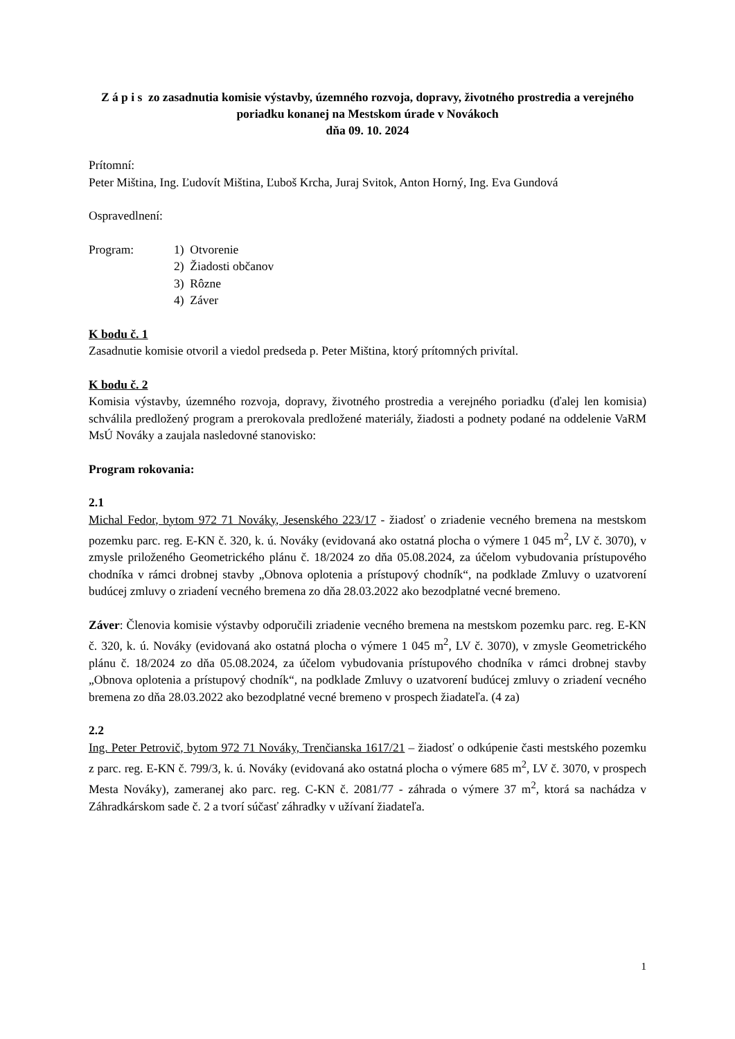Z á p i s zo zasadnutia komisie výstavby, územného rozvoja, dopravy, životného prostredia a verejného poriadku konanej na Mestskom úrade v Novákoch
dňa 09. 10. 2024
Prítomní:
Peter Miština, Ing. Ľudovít Miština, Ľuboš Krcha, Juraj Svitok, Anton Horný, Ing. Eva Gundová
Ospravedlnení:
Program: 1) Otvorenie
2) Žiadosti občanov
3) Rôzne
4) Záver
K bodu č. 1
Zasadnutie komisie otvoril a viedol predseda p. Peter Miština, ktorý prítomných privítal.
K bodu č. 2
Komisia výstavby, územného rozvoja, dopravy, životného prostredia a verejného poriadku (ďalej len komisia) schválila predložený program a prerokovala predložené materiály, žiadosti a podnety podané na oddelenie VaRM MsÚ Nováky a zaujala nasledovné stanovisko:
Program rokovania:
2.1
Michal Fedor, bytom 972 71 Nováky, Jesenského 223/17 - žiadosť o zriadenie vecného bremena na mestskom pozemku parc. reg. E-KN č. 320, k. ú. Nováky (evidovaná ako ostatná plocha o výmere 1 045 m<sup>2</sup>, LV č. 3070), v zmysle priloženého Geometrického plánu č. 18/2024 zo dňa 05.08.2024, za účelom vybudovania prístupového chodníka v rámci drobnej stavby „Obnova oplotenia a prístupový chodník“, na podklade Zmluvy o uzatvorení budúcej zmluvy o zriadení vecného bremena zo dňa 28.03.2022 ako bezodplatné vecné bremeno.
Záver: Členovia komisie výstavby odporučili zriadenie vecného bremena na mestskom pozemku parc. reg. E-KN č. 320, k. ú. Nováky (evidovaná ako ostatná plocha o výmere 1 045 m<sup>2</sup>, LV č. 3070), v zmysle Geometrického plánu č. 18/2024 zo dňa 05.08.2024, za účelom vybudovania prístupového chodníka v rámci drobnej stavby „Obnova oplotenia a prístupový chodník“, na podklade Zmluvy o uzatvorení budúcej zmluvy o zriadení vecného bremena zo dňa 28.03.2022 ako bezodplatné vecné bremeno v prospech žiadateľa. (4 za)
2.2
Ing. Peter Petrovič, bytom 972 71 Nováky, Trenčianska 1617/21 – žiadosť o odkúpenie časti mestského pozemku z parc. reg. E-KN č. 799/3, k. ú. Nováky (evidovaná ako ostatná plocha o výmere 685 m<sup>2</sup>, LV č. 3070, v prospech Mesta Nováky), zameranej ako parc. reg. C-KN č. 2081/77 - záhrada o výmere 37 m<sup>2</sup>, ktorá sa nachádza v Záhradkárskom sade č. 2 a tvorí súčasť záhradky v užívaní žiadateľa.
1